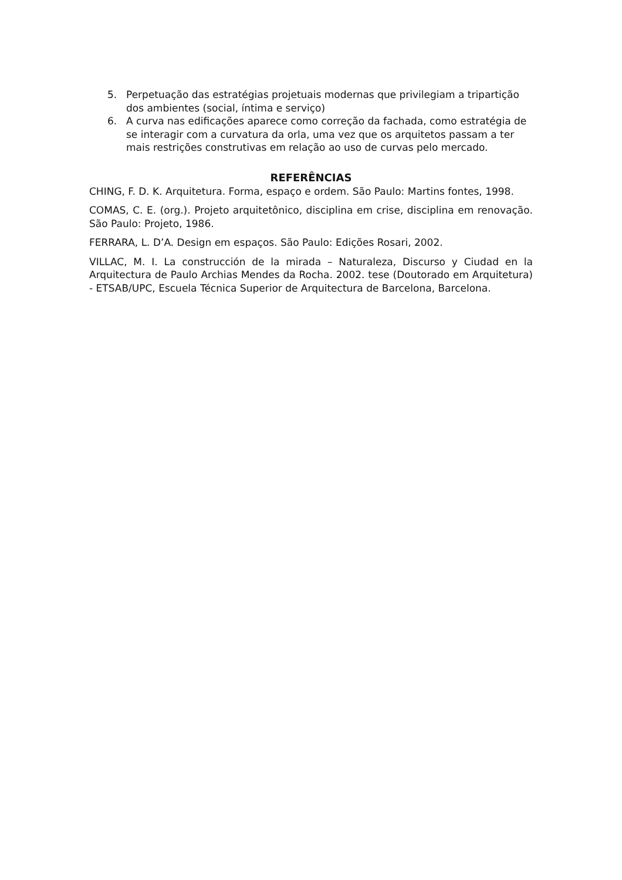5. Perpetuação das estratégias projetuais modernas que privilegiam a tripartição dos ambientes (social, íntima e serviço)
6. A curva nas edificações aparece como correção da fachada, como estratégia de se interagir com a curvatura da orla, uma vez que os arquitetos passam a ter mais restrições construtivas em relação ao uso de curvas pelo mercado.
REFERÊNCIAS
CHING, F. D. K. Arquitetura. Forma, espaço e ordem. São Paulo: Martins fontes, 1998.
COMAS, C. E. (org.). Projeto arquitetônico, disciplina em crise, disciplina em renovação. São Paulo: Projeto, 1986.
FERRARA, L. D’A. Design em espaços. São Paulo: Edições Rosari, 2002.
VILLAC, M. I. La construcción de la mirada – Naturaleza, Discurso y Ciudad en la Arquitectura de Paulo Archias Mendes da Rocha. 2002. tese (Doutorado em Arquitetura) - ETSAB/UPC, Escuela Técnica Superior de Arquitectura de Barcelona, Barcelona.